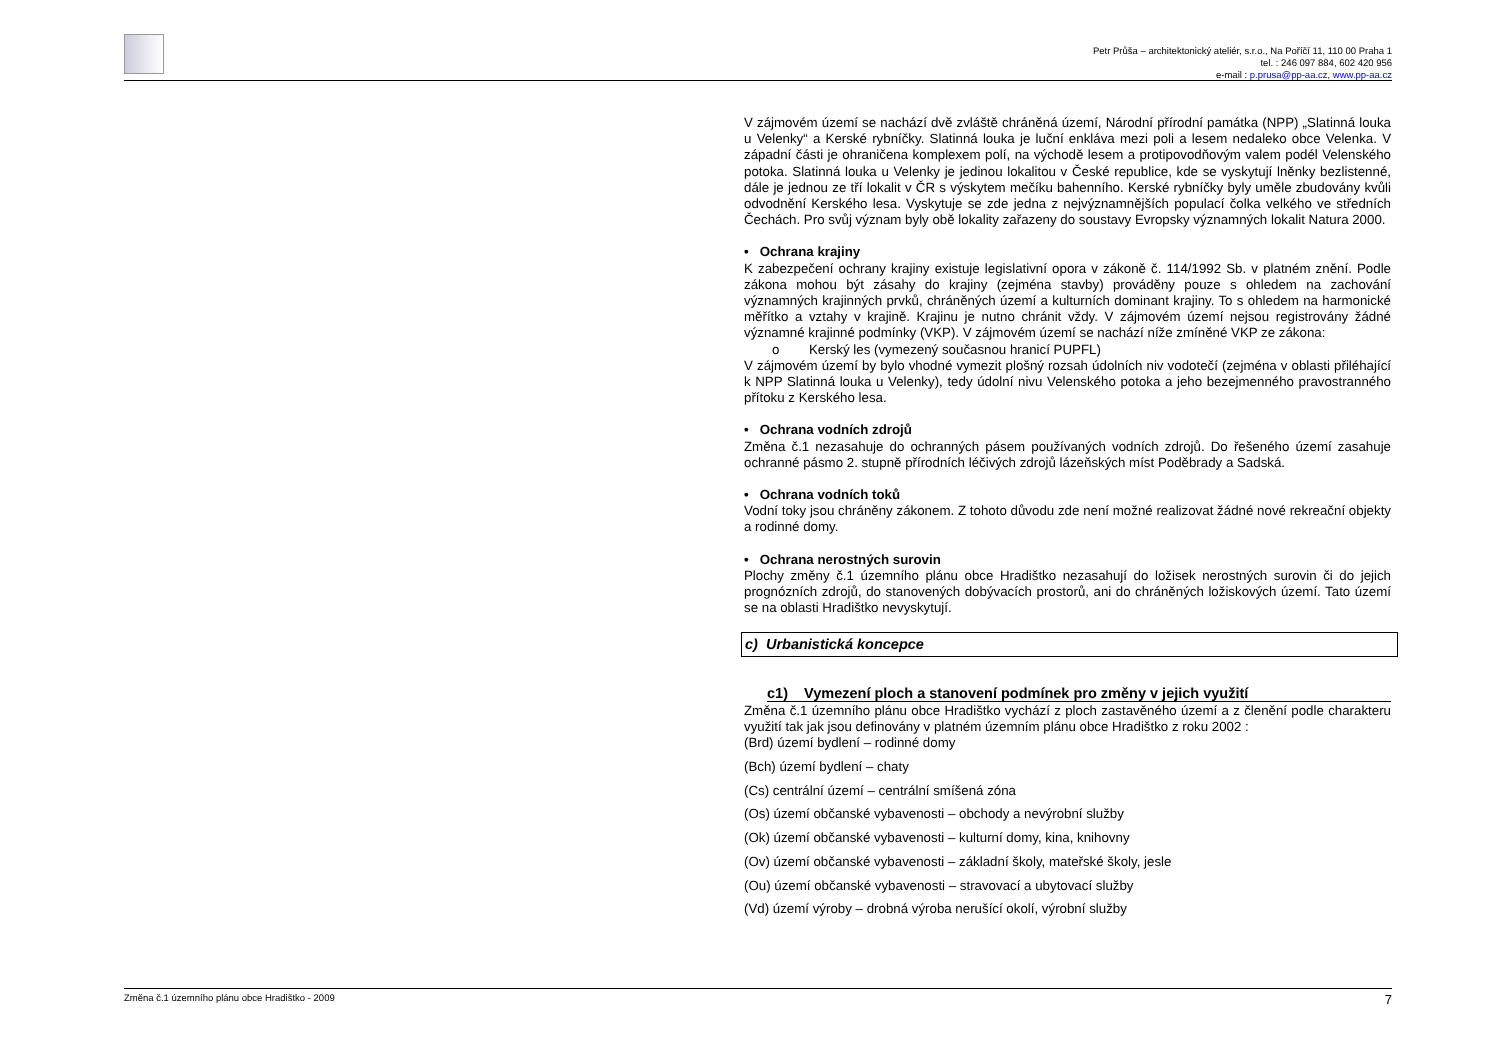Petr Průša – architektonický ateliér, s.r.o., Na Poříčí 11, 110 00 Praha 1
tel. : 246 097 884, 602 420 956
e-mail : p.prusa@pp-aa.cz, www.pp-aa.cz
V zájmovém území se nachází dvě zvláště chráněná území, Národní přírodní památka (NPP) „Slatinná louka u Velenky“ a Kerské rybníčky. Slatinná louka je luční enkláva mezi poli a lesem nedaleko obce Velenka. V západní části je ohraničena komplexem polí, na východě lesem a protipovodňovým valem podél Velenského potoka. Slatinná louka u Velenky je jedinou lokalitou v České republice, kde se vyskytují lněnky bezlistenné, dále je jednou ze tří lokalit v ČR s výskytem mečíku bahenního. Kerské rybníčky byly uměle zbudovány kvůli odvodnění Kerského lesa. Vyskytuje se zde jedna z nejvýznamnějších populací čolka velkého ve středních Čechách. Pro svůj význam byly obě lokality zařazeny do soustavy Evropsky významných lokalit Natura 2000.
• Ochrana krajiny
K zabezpečení ochrany krajiny existuje legislativní opora v zákoně č. 114/1992 Sb. v platném znění. Podle zákona mohou být zásahy do krajiny (zejména stavby) prováděny pouze s ohledem na zachování významných krajinných prvků, chráněných území a kulturních dominant krajiny. To s ohledem na harmonické měřítko a vztahy v krajině. Krajinu je nutno chránit vždy. V zájmovém území nejsou registrovány žádné významné krajinné podmínky (VKP). V zájmovém území se nachází níže zmíněné VKP ze zákona:
o Kerský les (vymezený současnou hranicí PUPFL)
V zájmovém území by bylo vhodné vymezit plošný rozsah údolních niv vodotečí (zejména v oblasti přiléhající k NPP Slatinná louka u Velenky), tedy údolní nivu Velenského potoka a jeho bezejmenného pravostranného přítoku z Kerského lesa.
• Ochrana vodních zdrojů
Změna č.1 nezasahuje do ochranných pásem používaných vodních zdrojů. Do řešeného území zasahuje ochranné pásmo 2. stupně přírodních léčivých zdrojů lázeňských míst Poděbrady a Sadská.
• Ochrana vodních toků
Vodní toky jsou chráněny zákonem. Z tohoto důvodu zde není možné realizovat žádné nové rekreační objekty a rodinné domy.
• Ochrana nerostných surovin
Plochy změny č.1 územního plánu obce Hradištko nezasahují do ložisek nerostných surovin či do jejich prognózních zdrojů, do stanovených dobývacích prostorů, ani do chráněných ložiskových území. Tato území se na oblasti Hradištko nevyskytují.
c) Urbanistická koncepce
c1) Vymezení ploch a stanovení podmínek pro změny v jejich využití
Změna č.1 územního plánu obce Hradištko vychází z ploch zastavěného území a z členění podle charakteru využití tak jak jsou definovány v platném územním plánu obce Hradištko z roku 2002 :
(Brd) území bydlení – rodinné domy
(Bch) území bydlení – chaty
(Cs) centrální území – centrální smíšená zóna
(Os) území občanské vybavenosti – obchody a nevýrobní služby
(Ok) území občanské vybavenosti – kulturní domy, kina, knihovny
(Ov) území občanské vybavenosti – základní školy, mateřské školy, jesle
(Ou) území občanské vybavenosti – stravovací a ubytovací služby
(Vd) území výroby – drobná výroba nerušící okolí, výrobní služby
Změna č.1 územního plánu obce Hradištko - 2009 7